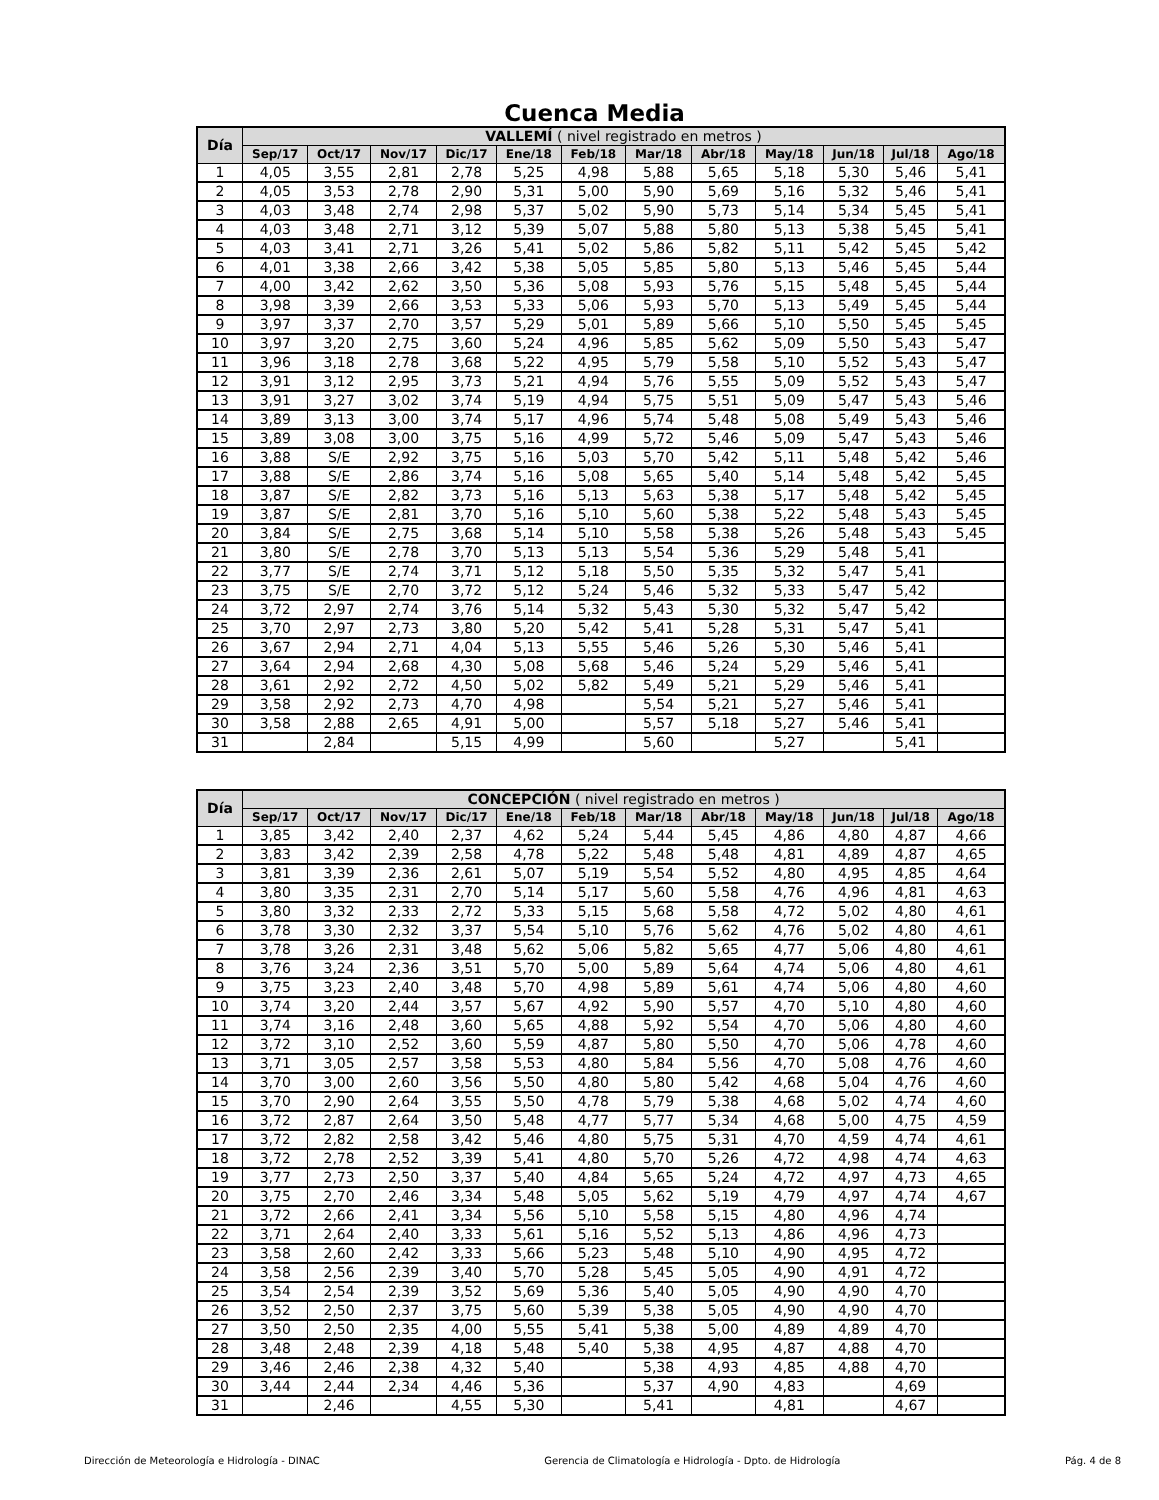Cuenca Media
| Día | VALLEMÍ ( nivel registrado en metros ) | | | | | | | | | | | |
| --- | --- | --- | --- | --- | --- | --- | --- | --- | --- | --- | --- | --- |
| | Sep/17 | Oct/17 | Nov/17 | Dic/17 | Ene/18 | Feb/18 | Mar/18 | Abr/18 | May/18 | Jun/18 | Jul/18 | Ago/18 |
| 1 | 4,05 | 3,55 | 2,81 | 2,78 | 5,25 | 4,98 | 5,88 | 5,65 | 5,18 | 5,30 | 5,46 | 5,41 |
| 2 | 4,05 | 3,53 | 2,78 | 2,90 | 5,31 | 5,00 | 5,90 | 5,69 | 5,16 | 5,32 | 5,46 | 5,41 |
| 3 | 4,03 | 3,48 | 2,74 | 2,98 | 5,37 | 5,02 | 5,90 | 5,73 | 5,14 | 5,34 | 5,45 | 5,41 |
| 4 | 4,03 | 3,48 | 2,71 | 3,12 | 5,39 | 5,07 | 5,88 | 5,80 | 5,13 | 5,38 | 5,45 | 5,41 |
| 5 | 4,03 | 3,41 | 2,71 | 3,26 | 5,41 | 5,02 | 5,86 | 5,82 | 5,11 | 5,42 | 5,45 | 5,42 |
| 6 | 4,01 | 3,38 | 2,66 | 3,42 | 5,38 | 5,05 | 5,85 | 5,80 | 5,13 | 5,46 | 5,45 | 5,44 |
| 7 | 4,00 | 3,42 | 2,62 | 3,50 | 5,36 | 5,08 | 5,93 | 5,76 | 5,15 | 5,48 | 5,45 | 5,44 |
| 8 | 3,98 | 3,39 | 2,66 | 3,53 | 5,33 | 5,06 | 5,93 | 5,70 | 5,13 | 5,49 | 5,45 | 5,44 |
| 9 | 3,97 | 3,37 | 2,70 | 3,57 | 5,29 | 5,01 | 5,89 | 5,66 | 5,10 | 5,50 | 5,45 | 5,45 |
| 10 | 3,97 | 3,20 | 2,75 | 3,60 | 5,24 | 4,96 | 5,85 | 5,62 | 5,09 | 5,50 | 5,43 | 5,47 |
| 11 | 3,96 | 3,18 | 2,78 | 3,68 | 5,22 | 4,95 | 5,79 | 5,58 | 5,10 | 5,52 | 5,43 | 5,47 |
| 12 | 3,91 | 3,12 | 2,95 | 3,73 | 5,21 | 4,94 | 5,76 | 5,55 | 5,09 | 5,52 | 5,43 | 5,47 |
| 13 | 3,91 | 3,27 | 3,02 | 3,74 | 5,19 | 4,94 | 5,75 | 5,51 | 5,09 | 5,47 | 5,43 | 5,46 |
| 14 | 3,89 | 3,13 | 3,00 | 3,74 | 5,17 | 4,96 | 5,74 | 5,48 | 5,08 | 5,49 | 5,43 | 5,46 |
| 15 | 3,89 | 3,08 | 3,00 | 3,75 | 5,16 | 4,99 | 5,72 | 5,46 | 5,09 | 5,47 | 5,43 | 5,46 |
| 16 | 3,88 | S/E | 2,92 | 3,75 | 5,16 | 5,03 | 5,70 | 5,42 | 5,11 | 5,48 | 5,42 | 5,46 |
| 17 | 3,88 | S/E | 2,86 | 3,74 | 5,16 | 5,08 | 5,65 | 5,40 | 5,14 | 5,48 | 5,42 | 5,45 |
| 18 | 3,87 | S/E | 2,82 | 3,73 | 5,16 | 5,13 | 5,63 | 5,38 | 5,17 | 5,48 | 5,42 | 5,45 |
| 19 | 3,87 | S/E | 2,81 | 3,70 | 5,16 | 5,10 | 5,60 | 5,38 | 5,22 | 5,48 | 5,43 | 5,45 |
| 20 | 3,84 | S/E | 2,75 | 3,68 | 5,14 | 5,10 | 5,58 | 5,38 | 5,26 | 5,48 | 5,43 | 5,45 |
| 21 | 3,80 | S/E | 2,78 | 3,70 | 5,13 | 5,13 | 5,54 | 5,36 | 5,29 | 5,48 | 5,41 | |
| 22 | 3,77 | S/E | 2,74 | 3,71 | 5,12 | 5,18 | 5,50 | 5,35 | 5,32 | 5,47 | 5,41 | |
| 23 | 3,75 | S/E | 2,70 | 3,72 | 5,12 | 5,24 | 5,46 | 5,32 | 5,33 | 5,47 | 5,42 | |
| 24 | 3,72 | 2,97 | 2,74 | 3,76 | 5,14 | 5,32 | 5,43 | 5,30 | 5,32 | 5,47 | 5,42 | |
| 25 | 3,70 | 2,97 | 2,73 | 3,80 | 5,20 | 5,42 | 5,41 | 5,28 | 5,31 | 5,47 | 5,41 | |
| 26 | 3,67 | 2,94 | 2,71 | 4,04 | 5,13 | 5,55 | 5,46 | 5,26 | 5,30 | 5,46 | 5,41 | |
| 27 | 3,64 | 2,94 | 2,68 | 4,30 | 5,08 | 5,68 | 5,46 | 5,24 | 5,29 | 5,46 | 5,41 | |
| 28 | 3,61 | 2,92 | 2,72 | 4,50 | 5,02 | 5,82 | 5,49 | 5,21 | 5,29 | 5,46 | 5,41 | |
| 29 | 3,58 | 2,92 | 2,73 | 4,70 | 4,98 | | 5,54 | 5,21 | 5,27 | 5,46 | 5,41 | |
| 30 | 3,58 | 2,88 | 2,65 | 4,91 | 5,00 | | 5,57 | 5,18 | 5,27 | 5,46 | 5,41 | |
| 31 | | 2,84 | | 5,15 | 4,99 | | 5,60 | | 5,27 | | 5,41 | |
| Día | CONCEPCIÓN ( nivel registrado en metros ) | | | | | | | | | | | |
| --- | --- | --- | --- | --- | --- | --- | --- | --- | --- | --- | --- | --- |
| | Sep/17 | Oct/17 | Nov/17 | Dic/17 | Ene/18 | Feb/18 | Mar/18 | Abr/18 | May/18 | Jun/18 | Jul/18 | Ago/18 |
| 1 | 3,85 | 3,42 | 2,40 | 2,37 | 4,62 | 5,24 | 5,44 | 5,45 | 4,86 | 4,80 | 4,87 | 4,66 |
| 2 | 3,83 | 3,42 | 2,39 | 2,58 | 4,78 | 5,22 | 5,48 | 5,48 | 4,81 | 4,89 | 4,87 | 4,65 |
| 3 | 3,81 | 3,39 | 2,36 | 2,61 | 5,07 | 5,19 | 5,54 | 5,52 | 4,80 | 4,95 | 4,85 | 4,64 |
| 4 | 3,80 | 3,35 | 2,31 | 2,70 | 5,14 | 5,17 | 5,60 | 5,58 | 4,76 | 4,96 | 4,81 | 4,63 |
| 5 | 3,80 | 3,32 | 2,33 | 2,72 | 5,33 | 5,15 | 5,68 | 5,58 | 4,72 | 5,02 | 4,80 | 4,61 |
| 6 | 3,78 | 3,30 | 2,32 | 3,37 | 5,54 | 5,10 | 5,76 | 5,62 | 4,76 | 5,02 | 4,80 | 4,61 |
| 7 | 3,78 | 3,26 | 2,31 | 3,48 | 5,62 | 5,06 | 5,82 | 5,65 | 4,77 | 5,06 | 4,80 | 4,61 |
| 8 | 3,76 | 3,24 | 2,36 | 3,51 | 5,70 | 5,00 | 5,89 | 5,64 | 4,74 | 5,06 | 4,80 | 4,61 |
| 9 | 3,75 | 3,23 | 2,40 | 3,48 | 5,70 | 4,98 | 5,89 | 5,61 | 4,74 | 5,06 | 4,80 | 4,60 |
| 10 | 3,74 | 3,20 | 2,44 | 3,57 | 5,67 | 4,92 | 5,90 | 5,57 | 4,70 | 5,10 | 4,80 | 4,60 |
| 11 | 3,74 | 3,16 | 2,48 | 3,60 | 5,65 | 4,88 | 5,92 | 5,54 | 4,70 | 5,06 | 4,80 | 4,60 |
| 12 | 3,72 | 3,10 | 2,52 | 3,60 | 5,59 | 4,87 | 5,80 | 5,50 | 4,70 | 5,06 | 4,78 | 4,60 |
| 13 | 3,71 | 3,05 | 2,57 | 3,58 | 5,53 | 4,80 | 5,84 | 5,56 | 4,70 | 5,08 | 4,76 | 4,60 |
| 14 | 3,70 | 3,00 | 2,60 | 3,56 | 5,50 | 4,80 | 5,80 | 5,42 | 4,68 | 5,04 | 4,76 | 4,60 |
| 15 | 3,70 | 2,90 | 2,64 | 3,55 | 5,50 | 4,78 | 5,79 | 5,38 | 4,68 | 5,02 | 4,74 | 4,60 |
| 16 | 3,72 | 2,87 | 2,64 | 3,50 | 5,48 | 4,77 | 5,77 | 5,34 | 4,68 | 5,00 | 4,75 | 4,59 |
| 17 | 3,72 | 2,82 | 2,58 | 3,42 | 5,46 | 4,80 | 5,75 | 5,31 | 4,70 | 4,59 | 4,74 | 4,61 |
| 18 | 3,72 | 2,78 | 2,52 | 3,39 | 5,41 | 4,80 | 5,70 | 5,26 | 4,72 | 4,98 | 4,74 | 4,63 |
| 19 | 3,77 | 2,73 | 2,50 | 3,37 | 5,40 | 4,84 | 5,65 | 5,24 | 4,72 | 4,97 | 4,73 | 4,65 |
| 20 | 3,75 | 2,70 | 2,46 | 3,34 | 5,48 | 5,05 | 5,62 | 5,19 | 4,79 | 4,97 | 4,74 | 4,67 |
| 21 | 3,72 | 2,66 | 2,41 | 3,34 | 5,56 | 5,10 | 5,58 | 5,15 | 4,80 | 4,96 | 4,74 | |
| 22 | 3,71 | 2,64 | 2,40 | 3,33 | 5,61 | 5,16 | 5,52 | 5,13 | 4,86 | 4,96 | 4,73 | |
| 23 | 3,58 | 2,60 | 2,42 | 3,33 | 5,66 | 5,23 | 5,48 | 5,10 | 4,90 | 4,95 | 4,72 | |
| 24 | 3,58 | 2,56 | 2,39 | 3,40 | 5,70 | 5,28 | 5,45 | 5,05 | 4,90 | 4,91 | 4,72 | |
| 25 | 3,54 | 2,54 | 2,39 | 3,52 | 5,69 | 5,36 | 5,40 | 5,05 | 4,90 | 4,90 | 4,70 | |
| 26 | 3,52 | 2,50 | 2,37 | 3,75 | 5,60 | 5,39 | 5,38 | 5,05 | 4,90 | 4,90 | 4,70 | |
| 27 | 3,50 | 2,50 | 2,35 | 4,00 | 5,55 | 5,41 | 5,38 | 5,00 | 4,89 | 4,89 | 4,70 | |
| 28 | 3,48 | 2,48 | 2,39 | 4,18 | 5,48 | 5,40 | 5,38 | 4,95 | 4,87 | 4,88 | 4,70 | |
| 29 | 3,46 | 2,46 | 2,38 | 4,32 | 5,40 | | 5,38 | 4,93 | 4,85 | 4,88 | 4,70 | |
| 30 | 3,44 | 2,44 | 2,34 | 4,46 | 5,36 | | 5,37 | 4,90 | 4,83 | | 4,69 | |
| 31 | | 2,46 | | 4,55 | 5,30 | | 5,41 | | 4,81 | | 4,67 | |
Dirección de Meteorología e Hidrología - DINAC Gerencia de Climatología e Hidrología - Dpto. de Hidrología Pág. 4 de 8